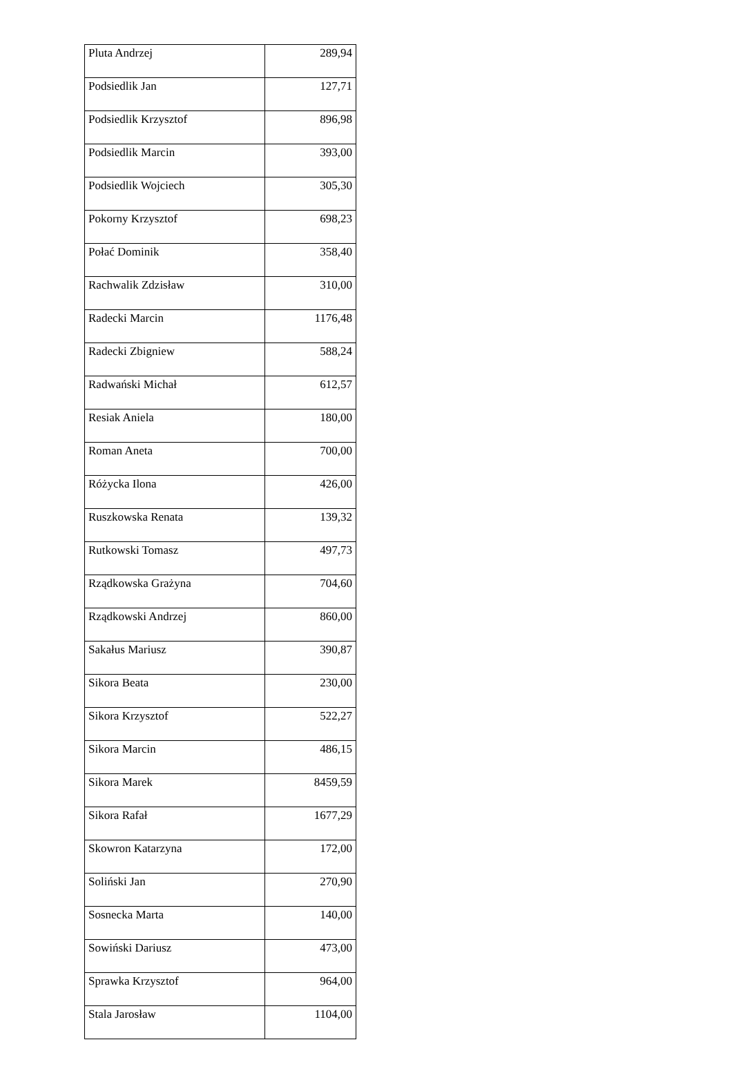| Pluta Andrzej | 289,94 |
| Podsiedlik Jan | 127,71 |
| Podsiedlik Krzysztof | 896,98 |
| Podsiedlik Marcin | 393,00 |
| Podsiedlik Wojciech | 305,30 |
| Pokorny Krzysztof | 698,23 |
| Połać Dominik | 358,40 |
| Rachwalik Zdzisław | 310,00 |
| Radecki Marcin | 1176,48 |
| Radecki Zbigniew | 588,24 |
| Radwański Michał | 612,57 |
| Resiak Aniela | 180,00 |
| Roman Aneta | 700,00 |
| Różycka Ilona | 426,00 |
| Ruszkowska Renata | 139,32 |
| Rutkowski Tomasz | 497,73 |
| Rządkowska Grażyna | 704,60 |
| Rządkowski Andrzej | 860,00 |
| Sakałus Mariusz | 390,87 |
| Sikora Beata | 230,00 |
| Sikora Krzysztof | 522,27 |
| Sikora Marcin | 486,15 |
| Sikora Marek | 8459,59 |
| Sikora Rafał | 1677,29 |
| Skowron Katarzyna | 172,00 |
| Soliński Jan | 270,90 |
| Sosnecka Marta | 140,00 |
| Sowiński Dariusz | 473,00 |
| Sprawka Krzysztof | 964,00 |
| Stala Jarosław | 1104,00 |